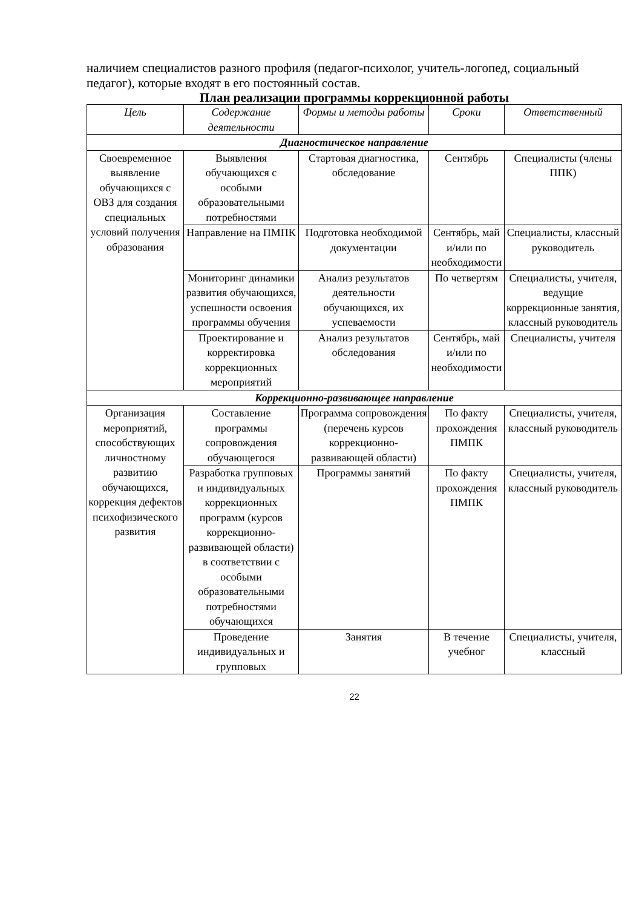наличием специалистов разного профиля (педагог-психолог, учитель-логопед, социальный педагог), которые входят в его постоянный состав.
План реализации программы коррекционной работы
| Цель | Содержание деятельности | Формы и методы работы | Сроки | Ответственный |
| --- | --- | --- | --- | --- |
| Диагностическое направление | | | | |
| Своевременное выявление обучающихся с ОВЗ для создания специальных условий получения образования | Выявления обучающихся с особыми образовательными потребностями | Стартовая диагностика, обследование | Сентябрь | Специалисты (члены ППК) |
| | Направление на ПМПК | Подготовка необходимой документации | Сентябрь, май и/или по необходимости | Специалисты, классный руководитель |
| | Мониторинг динамики развития обучающихся, успешности освоения программы обучения | Анализ результатов деятельности обучающихся, их успеваемости | По четвертям | Специалисты, учителя, ведущие коррекционные занятия, классный руководитель |
| | Проектирование и корректировка коррекционных мероприятий | Анализ результатов обследования | Сентябрь, май и/или по необходимости | Специалисты, учителя |
| Коррекционно-развивающее направление | | | | |
| Организация мероприятий, способствующих личностному развитию обучающихся, коррекция дефектов психофизического развития | Составление программы сопровождения обучающегося | Программа сопровождения (перечень курсов коррекционно-развивающей области) | По факту прохождения ПМПК | Специалисты, учителя, классный руководитель |
| | Разработка групповых и индивидуальных коррекционных программ (курсов коррекционно-развивающей области) в соответствии с особыми образовательными потребностями обучающихся | Программы занятий | По факту прохождения ПМПК | Специалисты, учителя, классный руководитель |
| | Проведение индивидуальных и групповых | Занятия | В течение учебног | Специалисты, учителя, классный |
22